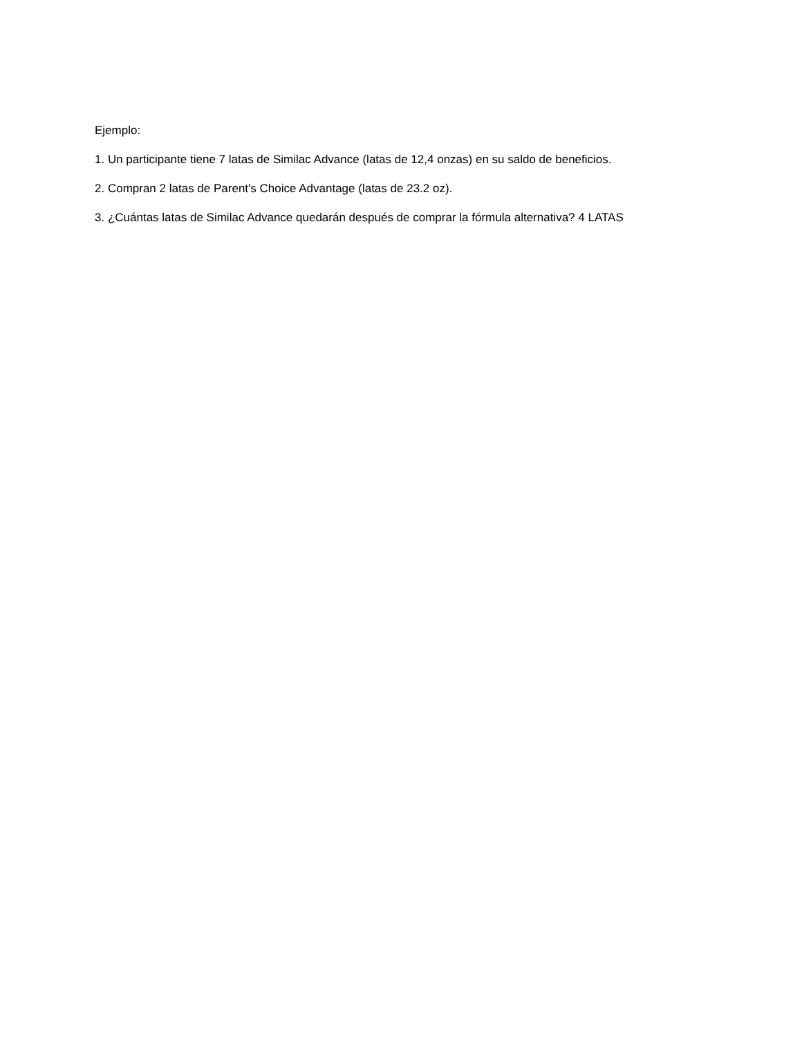Ejemplo:
1. Un participante tiene 7 latas de Similac Advance (latas de 12,4 onzas) en su saldo de beneficios.
2. Compran 2 latas de Parent's Choice Advantage (latas de 23.2 oz).
3. ¿Cuántas latas de Similac Advance quedarán después de comprar la fórmula alternativa? 4 LATAS